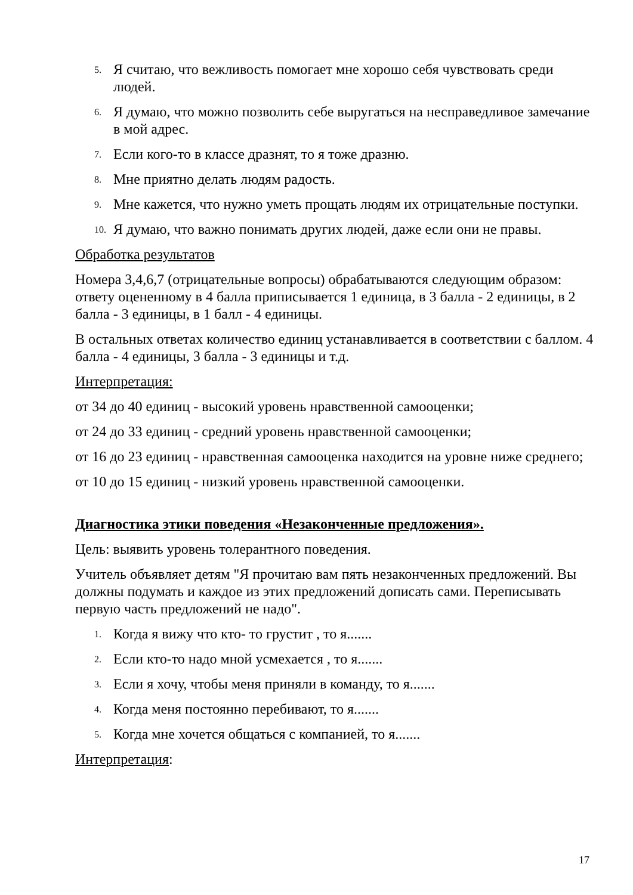5. Я считаю, что вежливость помогает мне хорошо себя чувствовать среди людей.
6. Я думаю, что можно позволить себе выругаться на несправедливое замечание в мой адрес.
7. Если кого-то в классе дразнят, то я тоже дразню.
8. Мне приятно делать людям радость.
9. Мне кажется, что нужно уметь прощать людям их отрицательные поступки.
10. Я думаю, что важно понимать других людей, даже если они не правы.
Обработка результатов
Номера 3,4,6,7 (отрицательные вопросы) обрабатываются следующим образом: ответу оцененному в 4 балла приписывается 1 единица, в 3 балла - 2 единицы, в 2 балла - 3 единицы, в 1 балл - 4 единицы.
В остальных ответах количество единиц устанавливается в соответствии с баллом. 4 балла - 4 единицы, 3 балла - 3 единицы и т.д.
Интерпретация:
от 34 до 40 единиц - высокий уровень нравственной самооценки;
от 24 до 33 единиц - средний уровень нравственной самооценки;
от 16 до 23 единиц - нравственная самооценка находится на уровне ниже среднего;
от 10 до 15 единиц - низкий уровень нравственной самооценки.
Диагностика этики поведения «Незаконченные предложения».
Цель: выявить уровень толерантного поведения.
Учитель объявляет детям "Я прочитаю вам пять незаконченных предложений. Вы должны подумать и каждое из этих предложений дописать сами. Переписывать первую часть предложений не надо".
1. Когда я вижу что кто- то грустит , то я.......
2. Если кто-то надо мной усмехается , то я.......
3. Если я хочу, чтобы меня приняли в команду, то я.......
4. Когда меня постоянно перебивают, то я.......
5. Когда мне хочется общаться с компанией, то я.......
Интерпретация:
17